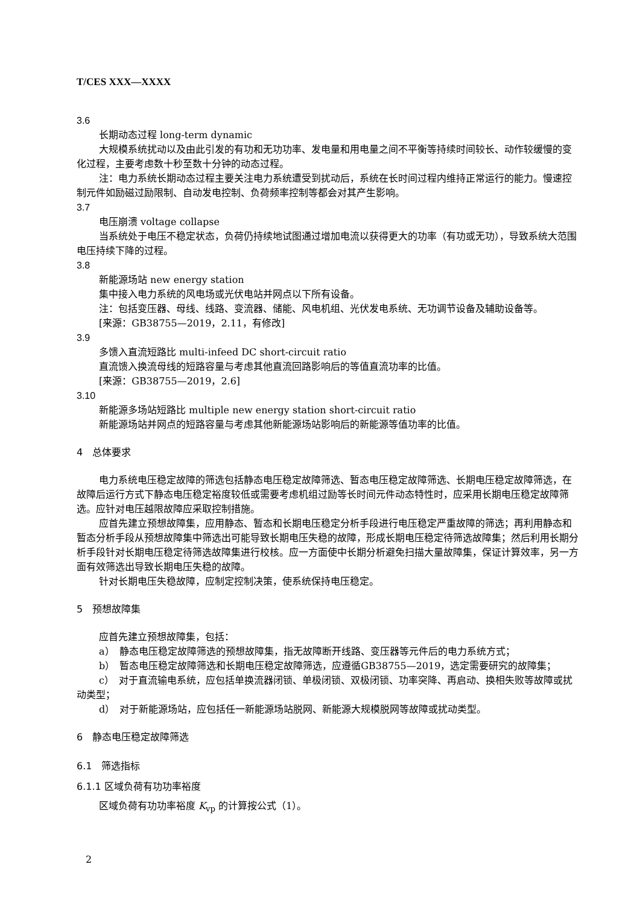T/CES XXX—XXXX
3.6
长期动态过程 long-term dynamic
大规模系统扰动以及由此引发的有功和无功功率、发电量和用电量之间不平衡等持续时间较长、动作较缓慢的变化过程，主要考虑数十秒至数十分钟的动态过程。
注：电力系统长期动态过程主要关注电力系统遭受到扰动后，系统在长时间过程内维持正常运行的能力。慢速控制元件如励磁过励限制、自动发电控制、负荷频率控制等都会对其产生影响。
3.7
电压崩溃 voltage collapse
当系统处于电压不稳定状态，负荷仍持续地试图通过增加电流以获得更大的功率（有功或无功），导致系统大范围电压持续下降的过程。
3.8
新能源场站 new energy station
集中接入电力系统的风电场或光伏电站并网点以下所有设备。
注：包括变压器、母线、线路、变流器、储能、风电机组、光伏发电系统、无功调节设备及辅助设备等。
[来源：GB38755—2019，2.11，有修改]
3.9
多馈入直流短路比 multi-infeed DC short-circuit ratio
直流馈入换流母线的短路容量与考虑其他直流回路影响后的等值直流功率的比值。
[来源：GB38755—2019，2.6]
3.10
新能源多场站短路比 multiple new energy station short-circuit ratio
新能源场站并网点的短路容量与考虑其他新能源场站影响后的新能源等值功率的比值。
4　总体要求
电力系统电压稳定故障的筛选包括静态电压稳定故障筛选、暂态电压稳定故障筛选、长期电压稳定故障筛选，在故障后运行方式下静态电压稳定裕度较低或需要考虑机组过励等长时间元件动态特性时，应采用长期电压稳定故障筛选。应针对电压越限故障应采取控制措施。
应首先建立预想故障集，应用静态、暂态和长期电压稳定分析手段进行电压稳定严重故障的筛选；再利用静态和暂态分析手段从预想故障集中筛选出可能导致长期电压失稳的故障，形成长期电压稳定待筛选故障集；然后利用长期分析手段针对长期电压稳定待筛选故障集进行校核。应一方面使中长期分析避免扫描大量故障集，保证计算效率，另一方面有效筛选出导致长期电压失稳的故障。
针对长期电压失稳故障，应制定控制决策，使系统保持电压稳定。
5　预想故障集
应首先建立预想故障集，包括：
a）　静态电压稳定故障筛选的预想故障集，指无故障断开线路、变压器等元件后的电力系统方式；
b）　暂态电压稳定故障筛选和长期电压稳定故障筛选，应遵循GB38755—2019，选定需要研究的故障集；
c）　对于直流输电系统，应包括单换流器闭锁、单极闭锁、双极闭锁、功率突降、再启动、换相失败等故障或扰动类型；
d）　对于新能源场站，应包括任一新能源场站脱网、新能源大规模脱网等故障或扰动类型。
6　静态电压稳定故障筛选
6.1　筛选指标
6.1.1 区域负荷有功功率裕度
区域负荷有功功率裕度 K<sub>vp</sub> 的计算按公式（1）。
2